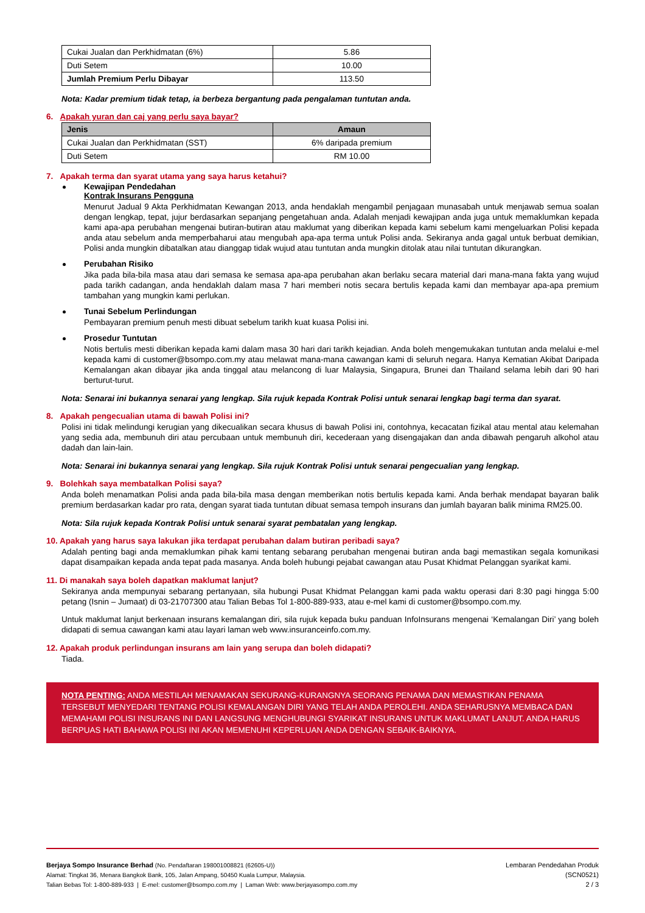| Cukai Jualan dan Perkhidmatan (6%) | 5.86 |
| Duti Setem | 10.00 |
| Jumlah Premium Perlu Dibayar | 113.50 |
Nota: Kadar premium tidak tetap, ia berbeza bergantung pada pengalaman tuntutan anda.
6. Apakah yuran dan caj yang perlu saya bayar?
| Jenis | Amaun |
| --- | --- |
| Cukai Jualan dan Perkhidmatan (SST) | 6% daripada premium |
| Duti Setem | RM 10.00 |
7. Apakah terma dan syarat utama yang saya harus ketahui?
Kewajipan Pendedahan
Kontrak Insurans Pengguna
Menurut Jadual 9 Akta Perkhidmatan Kewangan 2013, anda hendaklah mengambil penjagaan munasabah untuk menjawab semua soalan dengan lengkap, tepat, jujur berdasarkan sepanjang pengetahuan anda. Adalah menjadi kewajipan anda juga untuk memaklumkan kepada kami apa-apa perubahan mengenai butiran-butiran atau maklumat yang diberikan kepada kami sebelum kami mengeluarkan Polisi kepada anda atau sebelum anda memperbaharui atau mengubah apa-apa terma untuk Polisi anda. Sekiranya anda gagal untuk berbuat demikian, Polisi anda mungkin dibatalkan atau dianggap tidak wujud atau tuntutan anda mungkin ditolak atau nilai tuntutan dikurangkan.
Perubahan Risiko
Jika pada bila-bila masa atau dari semasa ke semasa apa-apa perubahan akan berlaku secara material dari mana-mana fakta yang wujud pada tarikh cadangan, anda hendaklah dalam masa 7 hari memberi notis secara bertulis kepada kami dan membayar apa-apa premium tambahan yang mungkin kami perlukan.
Tunai Sebelum Perlindungan
Pembayaran premium penuh mesti dibuat sebelum tarikh kuat kuasa Polisi ini.
Prosedur Tuntutan
Notis bertulis mesti diberikan kepada kami dalam masa 30 hari dari tarikh kejadian. Anda boleh mengemukakan tuntutan anda melalui e-mel kepada kami di customer@bsompo.com.my atau melawat mana-mana cawangan kami di seluruh negara. Hanya Kematian Akibat Daripada Kemalangan akan dibayar jika anda tinggal atau melancong di luar Malaysia, Singapura, Brunei dan Thailand selama lebih dari 90 hari berturut-turut.
Nota: Senarai ini bukannya senarai yang lengkap. Sila rujuk kepada Kontrak Polisi untuk senarai lengkap bagi terma dan syarat.
8. Apakah pengecualian utama di bawah Polisi ini?
Polisi ini tidak melindungi kerugian yang dikecualikan secara khusus di bawah Polisi ini, contohnya, kecacatan fizikal atau mental atau kelemahan yang sedia ada, membunuh diri atau percubaan untuk membunuh diri, kecederaan yang disengajakan dan anda dibawah pengaruh alkohol atau dadah dan lain-lain.
Nota: Senarai ini bukannya senarai yang lengkap. Sila rujuk Kontrak Polisi untuk senarai pengecualian yang lengkap.
9. Bolehkah saya membatalkan Polisi saya?
Anda boleh menamatkan Polisi anda pada bila-bila masa dengan memberikan notis bertulis kepada kami. Anda berhak mendapat bayaran balik premium berdasarkan kadar pro rata, dengan syarat tiada tuntutan dibuat semasa tempoh insurans dan jumlah bayaran balik minima RM25.00.
Nota: Sila rujuk kepada Kontrak Polisi untuk senarai syarat pembatalan yang lengkap.
10. Apakah yang harus saya lakukan jika terdapat perubahan dalam butiran peribadi saya?
Adalah penting bagi anda memaklumkan pihak kami tentang sebarang perubahan mengenai butiran anda bagi memastikan segala komunikasi dapat disampaikan kepada anda tepat pada masanya. Anda boleh hubungi pejabat cawangan atau Pusat Khidmat Pelanggan syarikat kami.
11. Di manakah saya boleh dapatkan maklumat lanjut?
Sekiranya anda mempunyai sebarang pertanyaan, sila hubungi Pusat Khidmat Pelanggan kami pada waktu operasi dari 8:30 pagi hingga 5:00 petang (Isnin – Jumaat) di 03-21707300 atau Talian Bebas Tol 1-800-889-933, atau e-mel kami di customer@bsompo.com.my.
Untuk maklumat lanjut berkenaan insurans kemalangan diri, sila rujuk kepada buku panduan InfoInsurans mengenai ‘Kemalangan Diri’ yang boleh didapati di semua cawangan kami atau layari laman web www.insuranceinfo.com.my.
12. Apakah produk perlindungan insurans am lain yang serupa dan boleh didapati?
Tiada.
NOTA PENTING: ANDA MESTILAH MENAMAKAN SEKURANG-KURANGNYA SEORANG PENAMA DAN MEMASTIKAN PENAMA TERSEBUT MENYEDARI TENTANG POLISI KEMALANGAN DIRI YANG TELAH ANDA PEROLEHI. ANDA SEHARUSNYA MEMBACA DAN MEMAHAMI POLISI INSURANS INI DAN LANGSUNG MENGHUBUNGI SYARIKAT INSURANS UNTUK MAKLUMAT LANJUT. ANDA HARUS BERPUAS HATI BAHAWA POLISI INI AKAN MEMENUHI KEPERLUAN ANDA DENGAN SEBAIK-BAIKNYA.
Berjaya Sompo Insurance Berhad (No. Pendaftaran 198001008821 (62605-U))
Alamat: Tingkat 36, Menara Bangkok Bank, 105, Jalan Ampang, 50450 Kuala Lumpur, Malaysia.
Talian Bebas Tol: 1-800-889-933 | E-mel: customer@bsompo.com.my | Laman Web: www.berjayasompo.com.my
Lembaran Pendedahan Produk
(SCN0521)
2 / 3